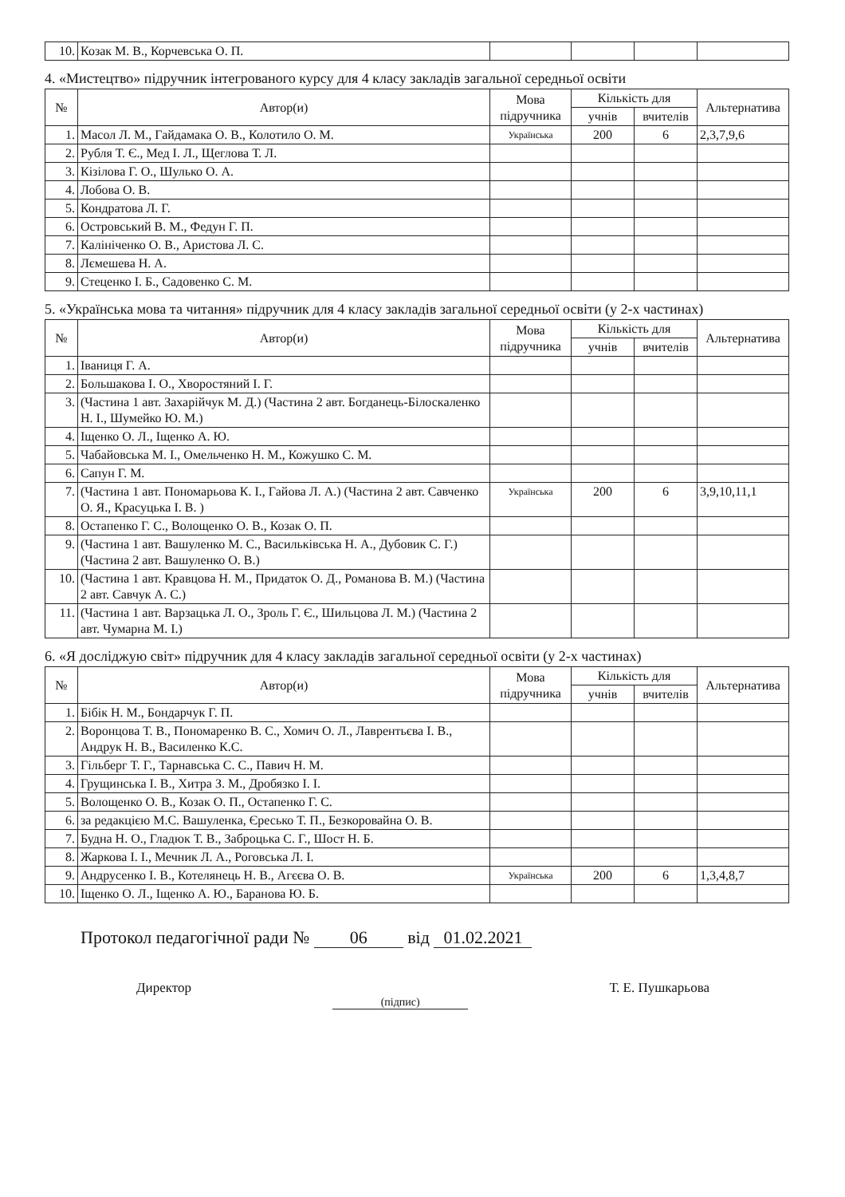| 10. | Козак М. В., Корчевська О. П. | | | | |
4. «Мистецтво» підручник інтегрованого курсу для 4 класу закладів загальної середньої освіти
| № | Автор(и) | Мова підручника | Кількість для | | Альтернатива |
| --- | --- | --- | --- | --- | --- |
| | | | учнів | вчителів | |
| 1. | Масол Л. М., Гайдамака О. В., Колотило О. М. | Українська | 200 | 6 | 2,3,7,9,6 |
| 2. | Рубля Т. Є., Мед І. Л., Щеглова Т. Л. | | | | |
| 3. | Кізілова Г. О., Шулько О. А. | | | | |
| 4. | Лобова О. В. | | | | |
| 5. | Кондратова Л. Г. | | | | |
| 6. | Островський В. М., Федун Г. П. | | | | |
| 7. | Калініченко О. В., Аристова Л. С. | | | | |
| 8. | Лємешева Н. А. | | | | |
| 9. | Стеценко І. Б., Садовенко С. М. | | | | |
5. «Українська мова та читання» підручник для 4 класу закладів загальної середньої освіти (у 2-х частинах)
| № | Автор(и) | Мова підручника | Кількість для | | Альтернатива |
| --- | --- | --- | --- | --- | --- |
| | | | учнів | вчителів | |
| 1. | Іваниця Г. А. | | | | |
| 2. | Большакова І. О., Хворостяний І. Г. | | | | |
| 3. | (Частина 1 авт. Захарійчук М. Д.) (Частина 2 авт. Богданець-Білоскаленко Н. І., Шумейко Ю. М.) | | | | |
| 4. | Іщенко О. Л., Іщенко А. Ю. | | | | |
| 5. | Чабайовська М. І., Омельченко Н. М., Кожушко С. М. | | | | |
| 6. | Сапун Г. М. | | | | |
| 7. | (Частина 1 авт. Пономарьова К. І., Гайова Л. А.) (Частина 2 авт. Савченко О. Я., Красуцька І. В. ) | Українська | 200 | 6 | 3,9,10,11,1 |
| 8. | Остапенко Г. С., Волощенко О. В., Козак О. П. | | | | |
| 9. | (Частина 1 авт. Вашуленко М. С., Васильківська Н. А., Дубовик С. Г.) (Частина 2 авт. Вашуленко О. В.) | | | | |
| 10. | (Частина 1 авт. Кравцова Н. М., Придаток О. Д., Романова В. М.) (Частина 2 авт. Савчук А. С.) | | | | |
| 11. | (Частина 1 авт. Варзацька Л. О., Зроль Г. Є., Шильцова Л. М.) (Частина 2 авт. Чумарна М. І.) | | | | |
6. «Я досліджую світ» підручник для 4 класу закладів загальної середньої освіти (у 2-х частинах)
| № | Автор(и) | Мова підручника | Кількість для | | Альтернатива |
| --- | --- | --- | --- | --- | --- |
| | | | учнів | вчителів | |
| 1. | Бібік Н. М., Бондарчук Г. П. | | | | |
| 2. | Воронцова Т. В., Пономаренко В. С., Хомич О. Л., Лаврентьєва І. В., Андрук Н. В., Василенко К.С. | | | | |
| 3. | Гільберг Т. Г., Тарнавська С. С., Павич Н. М. | | | | |
| 4. | Грущинська І. В., Хитра З. М., Дробязко І. І. | | | | |
| 5. | Волощенко О. В., Козак О. П., Остапенко Г. С. | | | | |
| 6. | за редакцією М.С. Вашуленка, Єресько Т. П., Безкоровайна О. В. | | | | |
| 7. | Будна Н. О., Гладюк Т. В., Заброцька С. Г., Шост Н. Б. | | | | |
| 8. | Жаркова І. І., Мечник Л. А., Роговська Л. І. | | | | |
| 9. | Андрусенко І. В., Котелянець Н. В., Агєєва О. В. | Українська | 200 | 6 | 1,3,4,8,7 |
| 10. | Іщенко О. Л., Іщенко А. Ю., Баранова Ю. Б. | | | | |
Протокол педагогічної ради № 06 від 01.02.2021
Директор (підпис) Т. Е. Пушкарьова